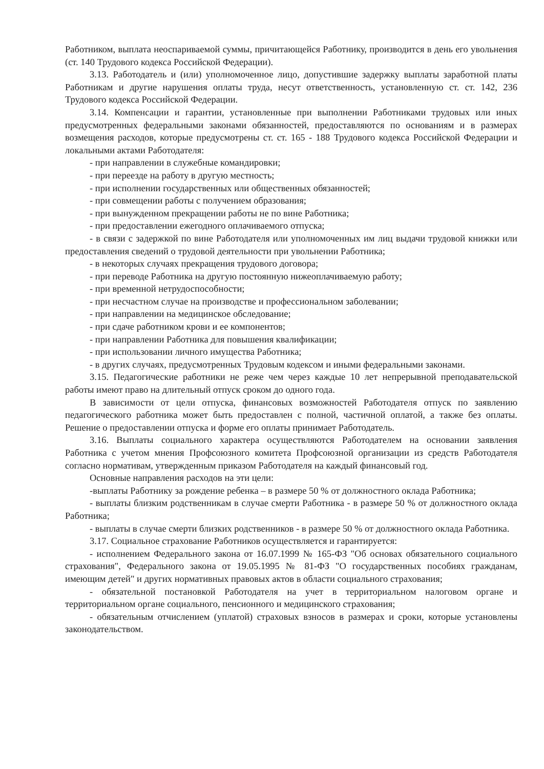Работником, выплата неоспариваемой суммы, причитающейся Работнику, производится в день его увольнения (ст. 140 Трудового кодекса Российской Федерации).
3.13. Работодатель и (или) уполномоченное лицо, допустившие задержку выплаты заработной платы Работникам и другие нарушения оплаты труда, несут ответственность, установленную ст. ст. 142, 236 Трудового кодекса Российской Федерации.
3.14. Компенсации и гарантии, установленные при выполнении Работниками трудовых или иных предусмотренных федеральными законами обязанностей, предоставляются по основаниям и в размерах возмещения расходов, которые предусмотрены ст. ст. 165 - 188 Трудового кодекса Российской Федерации и локальными актами Работодателя:
- при направлении в служебные командировки;
- при переезде на работу в другую местность;
- при исполнении государственных или общественных обязанностей;
- при совмещении работы с получением образования;
- при вынужденном прекращении работы не по вине Работника;
- при предоставлении ежегодного оплачиваемого отпуска;
- в связи с задержкой по вине Работодателя или уполномоченных им лиц выдачи трудовой книжки или предоставления сведений о трудовой деятельности при увольнении Работника;
- в некоторых случаях прекращения трудового договора;
- при переводе Работника на другую постоянную нижеоплачиваемую работу;
- при временной нетрудоспособности;
- при несчастном случае на производстве и профессиональном заболевании;
- при направлении на медицинское обследование;
- при сдаче работником крови и ее компонентов;
- при направлении Работника для повышения квалификации;
- при использовании личного имущества Работника;
- в других случаях, предусмотренных Трудовым кодексом и иными федеральными законами.
3.15. Педагогические работники не реже чем через каждые 10 лет непрерывной преподавательской работы имеют право на длительный отпуск сроком до одного года.
В зависимости от цели отпуска, финансовых возможностей Работодателя отпуск по заявлению педагогического работника может быть предоставлен с полной, частичной оплатой, а также без оплаты. Решение о предоставлении отпуска и форме его оплаты принимает Работодатель.
3.16. Выплаты социального характера осуществляются Работодателем на основании заявления Работника с учетом мнения Профсоюзного комитета Профсоюзной организации из средств Работодателя согласно нормативам, утвержденным приказом Работодателя на каждый финансовый год.
Основные направления расходов на эти цели:
-выплаты Работнику за рождение ребенка – в размере 50 % от должностного оклада Работника;
- выплаты близким родственникам в случае смерти Работника - в размере 50 % от должностного оклада Работника;
- выплаты в случае смерти близких родственников - в размере 50 % от должностного оклада Работника.
3.17. Социальное страхование Работников осуществляется и гарантируется:
- исполнением Федерального закона от 16.07.1999 № 165-ФЗ "Об основах обязательного социального страхования", Федерального закона от 19.05.1995 № 81-ФЗ "О государственных пособиях гражданам, имеющим детей" и других нормативных правовых актов в области социального страхования;
- обязательной постановкой Работодателя на учет в территориальном налоговом органе и территориальном органе социального, пенсионного и медицинского страхования;
- обязательным отчислением (уплатой) страховых взносов в размерах и сроки, которые установлены законодательством.